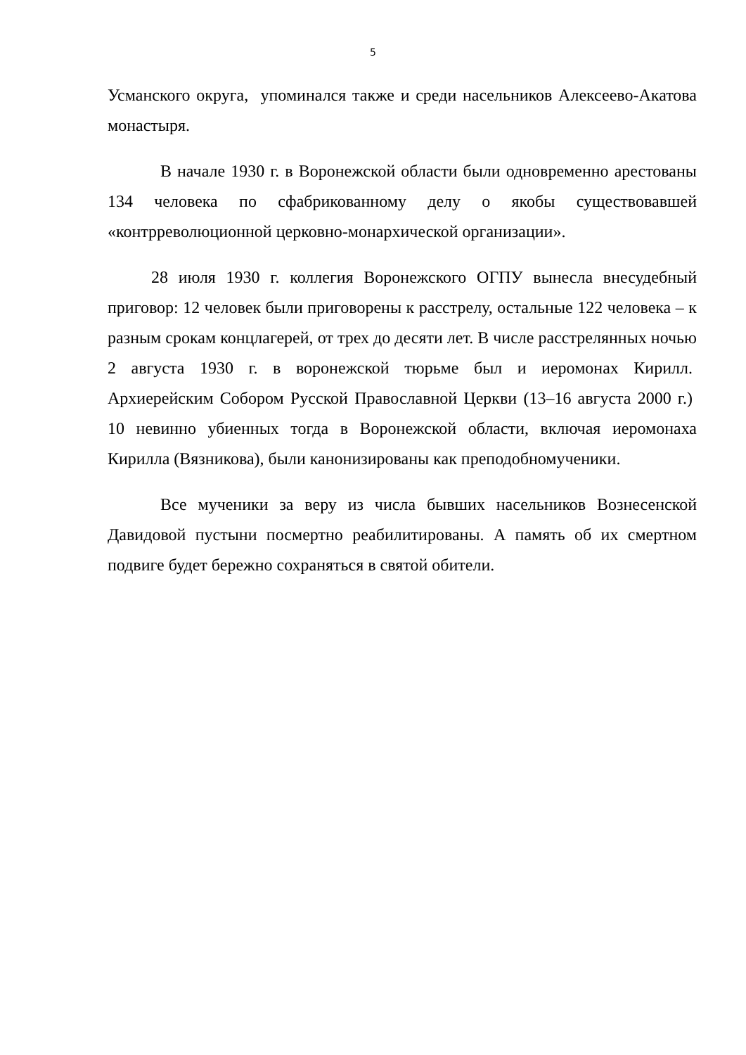5
Усманского округа, упоминался также и среди насельников Алексеево-Акатова монастыря.
В начале 1930 г. в Воронежской области были одновременно арестованы 134 человека по сфабрикованному делу о якобы существовавшей «контрреволюционной церковно-монархической организации».
28 июля 1930 г. коллегия Воронежского ОГПУ вынесла внесудебный приговор: 12 человек были приговорены к расстрелу, остальные 122 человека – к разным срокам концлагерей, от трех до десяти лет. В числе расстрелянных ночью 2 августа 1930 г. в воронежской тюрьме был и иеромонах Кирилл. Архиерейским Собором Русской Православной Церкви (13–16 августа 2000 г.) 10 невинно убиенных тогда в Воронежской области, включая иеромонаха Кирилла (Вязникова), были канонизированы как преподобномученики.
Все мученики за веру из числа бывших насельников Вознесенской Давидовой пустыни посмертно реабилитированы. А память об их смертном подвиге будет бережно сохраняться в святой обители.